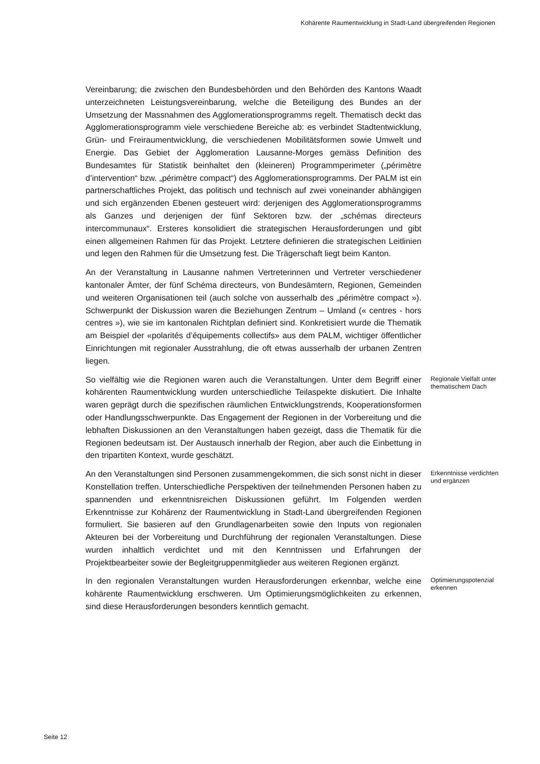Kohärente Raumentwicklung in Stadt-Land übergreifenden Regionen
Vereinbarung; die zwischen den Bundesbehörden und den Behörden des Kantons Waadt unterzeichneten Leistungsvereinbarung, welche die Beteiligung des Bundes an der Umsetzung der Massnahmen des Agglomerationsprogramms regelt. Thematisch deckt das Agglomerationsprogramm viele verschiedene Bereiche ab: es verbindet Stadtentwicklung, Grün- und Freiraumentwicklung, die verschiedenen Mobilitätsformen sowie Umwelt und Energie. Das Gebiet der Agglomeration Lausanne-Morges gemäss Definition des Bundesamtes für Statistik beinhaltet den (kleineren) Programmperimeter („périmètre d’intervention“ bzw. „périmètre compact“) des Agglomerationsprogramms. Der PALM ist ein partnerschaftliches Projekt, das politisch und technisch auf zwei voneinander abhängigen und sich ergänzenden Ebenen gesteuert wird: derjenigen des Agglomerationsprogramms als Ganzes und derjenigen der fünf Sektoren bzw. der „schémas directeurs intercommunaux“. Ersteres konsolidiert die strategischen Herausforderungen und gibt einen allgemeinen Rahmen für das Projekt. Letztere definieren die strategischen Leitlinien und legen den Rahmen für die Umsetzung fest. Die Trägerschaft liegt beim Kanton.
An der Veranstaltung in Lausanne nahmen Vertreterinnen und Vertreter verschiedener kantonaler Ämter, der fünf Schéma directeurs, von Bundesämtern, Regionen, Gemeinden und weiteren Organisationen teil (auch solche von ausserhalb des „périmètre compact »). Schwerpunkt der Diskussion waren die Beziehungen Zentrum – Umland (« centres - hors centres »), wie sie im kantonalen Richtplan definiert sind. Konkretisiert wurde die Thematik am Beispiel der «polarités d’équipements collectifs» aus dem PALM, wichtiger öffentlicher Einrichtungen mit regionaler Ausstrahlung, die oft etwas ausserhalb der urbanen Zentren liegen.
So vielfältig wie die Regionen waren auch die Veranstaltungen. Unter dem Begriff einer kohärenten Raumentwicklung wurden unterschiedliche Teilaspekte diskutiert. Die Inhalte waren geprägt durch die spezifischen räumlichen Entwicklungstrends, Kooperationsformen oder Handlungsschwerpunkte. Das Engagement der Regionen in der Vorbereitung und die lebhaften Diskussionen an den Veranstaltungen haben gezeigt, dass die Thematik für die Regionen bedeutsam ist. Der Austausch innerhalb der Region, aber auch die Einbettung in den tripartiten Kontext, wurde geschätzt.
Regionale Vielfalt unter thematischem Dach
An den Veranstaltungen sind Personen zusammengekommen, die sich sonst nicht in dieser Konstellation treffen. Unterschiedliche Perspektiven der teilnehmenden Personen haben zu spannenden und erkenntnisreichen Diskussionen geführt. Im Folgenden werden Erkenntnisse zur Kohärenz der Raumentwicklung in Stadt-Land übergreifenden Regionen formuliert. Sie basieren auf den Grundlagenarbeiten sowie den Inputs von regionalen Akteuren bei der Vorbereitung und Durchführung der regionalen Veranstaltungen. Diese wurden inhaltlich verdichtet und mit den Kenntnissen und Erfahrungen der Projektbearbeiter sowie der Begleitgruppenmitglieder aus weiteren Regionen ergänzt.
Erkenntnisse verdichten und ergänzen
In den regionalen Veranstaltungen wurden Herausforderungen erkennbar, welche eine kohärente Raumentwicklung erschweren. Um Optimierungsmöglichkeiten zu erkennen, sind diese Herausforderungen besonders kenntlich gemacht.
Optimierungspotenzial erkennen
Seite 12